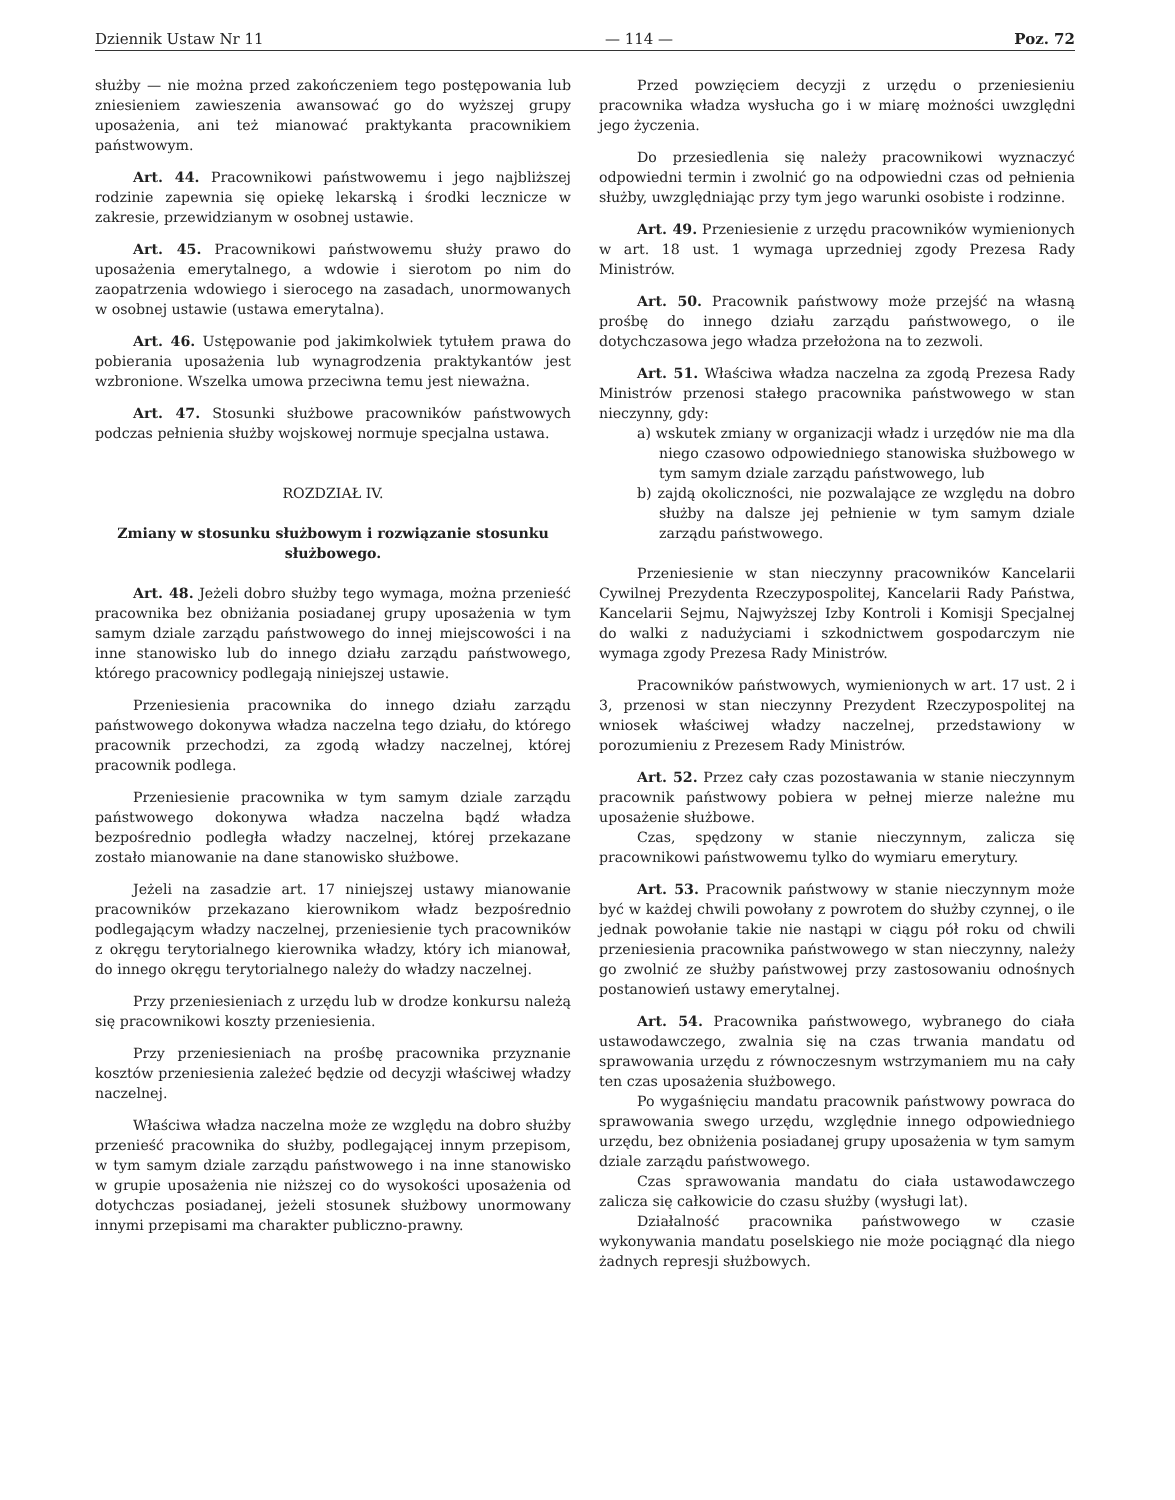Dziennik Ustaw Nr 11 — 114 — Poz. 72
służby — nie można przed zakończeniem tego postępowania lub zniesieniem zawieszenia awansować go do wyższej grupy uposażenia, ani też mianować praktykanta pracownikiem państwowym.
Art. 44. Pracownikowi państwowemu i jego najbliższej rodzinie zapewnia się opiekę lekarską i środki lecznicze w zakresie, przewidzianym w osobnej ustawie.
Art. 45. Pracownikowi państwowemu służy prawo do uposażenia emerytalnego, a wdowie i sierotom po nim do zaopatrzenia wdowiego i sierocego na zasadach, unormowanych w osobnej ustawie (ustawa emerytalna).
Art. 46. Ustępowanie pod jakimkolwiek tytułem prawa do pobierania uposażenia lub wynagrodzenia praktykantów jest wzbronione. Wszelka umowa przeciwna temu jest nieważna.
Art. 47. Stosunki służbowe pracowników państwowych podczas pełnienia służby wojskowej normuje specjalna ustawa.
ROZDZIAŁ IV.
Zmiany w stosunku służbowym i rozwiązanie stosunku służbowego.
Art. 48. Jeżeli dobro służby tego wymaga, można przenieść pracownika bez obniżania posiadanej grupy uposażenia w tym samym dziale zarządu państwowego do innej miejscowości i na inne stanowisko lub do innego działu zarządu państwowego, którego pracownicy podlegają niniejszej ustawie.
Przeniesienia pracownika do innego działu zarządu państwowego dokonywa władza naczelna tego działu, do którego pracownik przechodzi, za zgodą władzy naczelnej, której pracownik podlega.
Przeniesienie pracownika w tym samym dziale zarządu państwowego dokonywa władza naczelna bądź władza bezpośrednio podległa władzy naczelnej, której przekazane zostało mianowanie na dane stanowisko służbowe.
Jeżeli na zasadzie art. 17 niniejszej ustawy mianowanie pracowników przekazano kierownikom władz bezpośrednio podlegającym władzy naczelnej, przeniesienie tych pracowników z okręgu terytorialnego kierownika władzy, który ich mianował, do innego okręgu terytorialnego należy do władzy naczelnej.
Przy przeniesieniach z urzędu lub w drodze konkursu należą się pracownikowi koszty przeniesienia.
Przy przeniesieniach na prośbę pracownika przyznanie kosztów przeniesienia zależeć będzie od decyzji właściwej władzy naczelnej.
Właściwa władza naczelna może ze względu na dobro służby przenieść pracownika do służby, podlegającej innym przepisom, w tym samym dziale zarządu państwowego i na inne stanowisko w grupie uposażenia nie niższej co do wysokości uposażenia od dotychczas posiadanej, jeżeli stosunek służbowy unormowany innymi przepisami ma charakter publiczno-prawny.
Przed powzięciem decyzji z urzędu o przeniesieniu pracownika władza wysłucha go i w miarę możności uwzględni jego życzenia.
Do przesiedlenia się należy pracownikowi wyznaczyć odpowiedni termin i zwolnić go na odpowiedni czas od pełnienia służby, uwzględniając przy tym jego warunki osobiste i rodzinne.
Art. 49. Przeniesienie z urzędu pracowników wymienionych w art. 18 ust. 1 wymaga uprzedniej zgody Prezesa Rady Ministrów.
Art. 50. Pracownik państwowy może przejść na własną prośbę do innego działu zarządu państwowego, o ile dotychczasowa jego władza przełożona na to zezwoli.
Art. 51. Właściwa władza naczelna za zgodą Prezesa Rady Ministrów przenosi stałego pracownika państwowego w stan nieczynny, gdy:
a) wskutek zmiany w organizacji władz i urzędów nie ma dla niego czasowo odpowiedniego stanowiska służbowego w tym samym dziale zarządu państwowego, lub
b) zajdą okoliczności, nie pozwalające ze względu na dobro służby na dalsze jej pełnienie w tym samym dziale zarządu państwowego.
Przeniesienie w stan nieczynny pracowników Kancelarii Cywilnej Prezydenta Rzeczypospolitej, Kancelarii Rady Państwa, Kancelarii Sejmu, Najwyższej Izby Kontroli i Komisji Specjalnej do walki z nadużyciami i szkodnictwem gospodarczym nie wymaga zgody Prezesa Rady Ministrów.
Pracowników państwowych, wymienionych w art. 17 ust. 2 i 3, przenosi w stan nieczynny Prezydent Rzeczypospolitej na wniosek właściwej władzy naczelnej, przedstawiony w porozumieniu z Prezesem Rady Ministrów.
Art. 52. Przez cały czas pozostawania w stanie nieczynnym pracownik państwowy pobiera w pełnej mierze należne mu uposażenie służbowe.
Czas, spędzony w stanie nieczynnym, zalicza się pracownikowi państwowemu tylko do wymiaru emerytury.
Art. 53. Pracownik państwowy w stanie nieczynnym może być w każdej chwili powołany z powrotem do służby czynnej, o ile jednak powołanie takie nie nastąpi w ciągu pół roku od chwili przeniesienia pracownika państwowego w stan nieczynny, należy go zwolnić ze służby państwowej przy zastosowaniu odnośnych postanowień ustawy emerytalnej.
Art. 54. Pracownika państwowego, wybranego do ciała ustawodawczego, zwalnia się na czas trwania mandatu od sprawowania urzędu z równoczesnym wstrzymaniem mu na cały ten czas uposażenia służbowego.
Po wygaśnięciu mandatu pracownik państwowy powraca do sprawowania swego urzędu, względnie innego odpowiedniego urzędu, bez obniżenia posiadanej grupy uposażenia w tym samym dziale zarządu państwowego.
Czas sprawowania mandatu do ciała ustawodawczego zalicza się całkowicie do czasu służby (wysługi lat).
Działalność pracownika państwowego w czasie wykonywania mandatu poselskiego nie może pociągnąć dla niego żadnych represji służbowych.